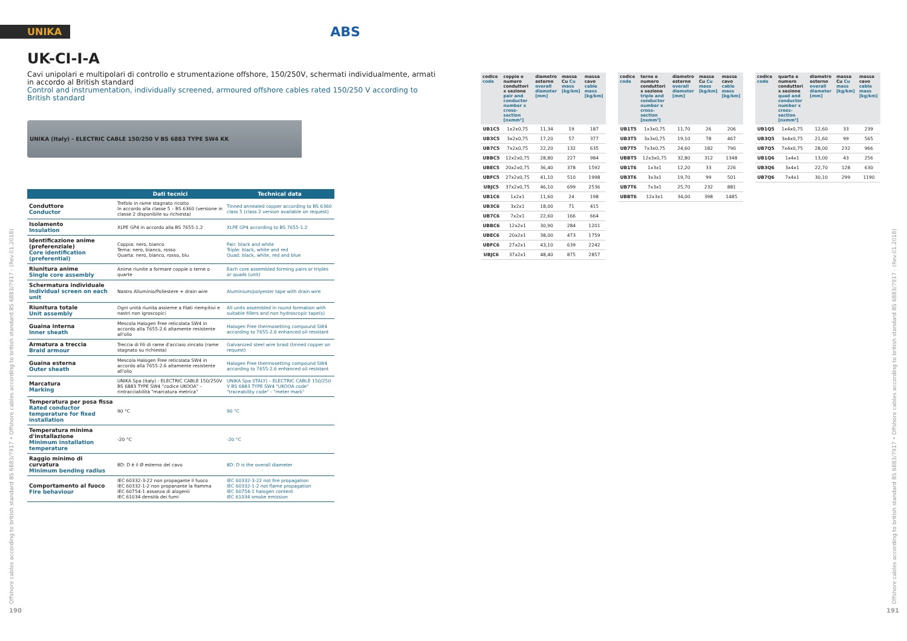UNIKA ABS
UK-CI-I-A
Cavi unipolari e multipolari di controllo e strumentazione offshore, 150/250V, schermati individualmente, armati in accordo al British standard
Control and instrumentation, individually screened, armoured offshore cables rated 150/250 V according to British standard
UNIKA (Italy) - ELECTRIC CABLE 150/250 V BS 6883 TYPE SW4 KK
| | Dati tecnici | Technical data |
| --- | --- | --- |
| Conduttore Conductor | Trefolo in rame stagnato ricotto In accordo alla classe 5 – BS 6360 (versione in classe 2 disponibile su richiesta) | Tinned annealed copper according to BS 6360 class 5 (class 2 version available on request) |
| Isolamento Insulation | XLPE GP4 in accordo alla BS 7655-1.2 | XLPE GP4 according to BS 7655-1.2 |
| Identificazione anime (preferenziale) Core identification (preferential) | Coppia: nero, bianco Terna: nero, bianco, rosso Quarta: nero, bianco, rosso, blu | Pair: black and white Triple: black, white and red Quad: black, white, red and blue |
| Riunitura anime Single core assembly | Anime riunite a formare coppie o terne o quarte | Each core assembled forming pairs or triples or quads (unit) |
| Schermatura individuale Individual screen on each unit | Nastro Alluminio/Poliestere + drain wire | Aluminium/polyester tape with drain wire |
| Riunitura totale Unit assembly | Ogni unità riunita assieme a filati riempitivi e nastri non igroscopici | All units assembled in round formation with suitable fillers and non hydroscopic tape(s) |
| Guaina interna Inner sheath | Mescola Halogen Free reticolata SW4 in accordo alla 7655-2.6 altamente resistente all'olio | Halogen Free thermosetting compound SW4 according to 7655-2.6 enhanced oil resistant |
| Armatura a treccia Braid armour | Treccia di fili di rame d'acciaio zincato (rame stagnato su richiesta) | Galvanized steel wire braid (tinned copper on request) |
| Guaina esterna Outer sheath | Mescola Halogen Free reticolata SW4 in accordo alla 7655-2.6 altamente resistente all'olio | Halogen Free thermosetting compound SW4 according to 7655-2.6 enhanced oil resistant |
| Marcatura Marking | UNIKA Spa (Italy) - ELECTRIC CABLE 150/250V BS 6883 TYPE SW4 "codice UKOOA" – rintracciabilità "marcatura metrica" | UNIKA Spa (ITALY) – ELECTRIC CABLE 150/250 V BS 6883 TYPE SW4 "UKOOA code" "traceability code" - "meter mark" |
| Temperatura per posa fissa Rated conductor temperature for fixed installation | 90 °C | 90 °C |
| Temperatura minima d'installazione Minimum installation temperature | -20 °C | -20 °C |
| Raggio minimo di curvatura Minimum bending radius | 8D: D è il Ø esterno del cavo | 8D: D is the overall diameter |
| Comportamento al fuoco Fire behaviour | IEC 60332-3-22 non propagante il fuoco IEC 60332-1-2 non propanante la fiamma IEC 60754-1 assanza di alogenii IEC 61034 densità dei fumi | IEC 60332-3-22 not fire propagation IEC 60332-1-2 not flame propagation IEC 60754-1 halogen content IEC 61034 smoke emission |
| codice code | coppie e numero conduttori x sezione pair and conductor number x cross-section [nxmm²] | diametro esterno overall diameter [mm] | massa Cu Cu mass [kg/km] | massa cavo cable mass [kg/km] |
| --- | --- | --- | --- | --- |
| UB1C5 | 1x2x0,75 | 11,34 | 19 | 187 |
| UB3C5 | 3x2x0,75 | 17,20 | 57 | 377 |
| UB7C5 | 7x2x0,75 | 22,20 | 132 | 635 |
| UBBC5 | 12x2x0,75 | 28,80 | 227 | 984 |
| UBEC5 | 20x2x0,75 | 36,40 | 378 | 1592 |
| UBFC5 | 27x2x0,75 | 41,10 | 510 | 1998 |
| UBJC5 | 37x2x0,75 | 46,10 | 699 | 2536 |
| UB1C6 | 1x2x1 | 11,60 | 24 | 198 |
| UB3C6 | 3x2x1 | 18,00 | 71 | 415 |
| UB7C6 | 7x2x1 | 22,60 | 166 | 664 |
| UBBC6 | 12x2x1 | 30,90 | 284 | 1201 |
| UBEC6 | 20x2x1 | 38,00 | 473 | 1759 |
| UBFC6 | 27x2x1 | 43,10 | 639 | 2242 |
| UBJC6 | 37x2x1 | 48,40 | 875 | 2857 |
| codice code | terne e numero conduttori x sezione triple and conductor number x cross-section [nxmm²] | diametro esterno overall diameter [mm] | massa Cu Cu mass [kg/km] | massa cavo cable mass [kg/km] |
| --- | --- | --- | --- | --- |
| UB1T5 | 1x3x0,75 | 11,70 | 26 | 206 |
| UB3T5 | 3x3x0,75 | 19,10 | 78 | 467 |
| UB7T5 | 7x3x0,75 | 24,60 | 182 | 790 |
| UBBT5 | 12x3x0,75 | 32,80 | 312 | 1348 |
| UB1T6 | 1x3x1 | 12,20 | 33 | 226 |
| UB3T6 | 3x3x1 | 19,70 | 99 | 501 |
| UB7T6 | 7x3x1 | 25,70 | 232 | 881 |
| UBBT6 | 12x3x1 | 34,00 | 398 | 1485 |
| codice code | quarte e numero conduttori x sezione quad and conductor number x cross-section [nxmm²] | diametro esterno overall diameter [mm] | massa Cu Cu mass [kg/km] | massa cavo cable mass [kg/km] |
| --- | --- | --- | --- | --- |
| UB1Q5 | 1x4x0,75 | 12,60 | 33 | 239 |
| UB3Q5 | 3x4x0,75 | 21,60 | 99 | 565 |
| UB7Q5 | 7x4x0,75 | 28,00 | 232 | 966 |
| UB1Q6 | 1x4x1 | 13,00 | 43 | 256 |
| UB3Q6 | 3x4x1 | 22,70 | 128 | 630 |
| UB7Q6 | 7x4x1 | 30,10 | 299 | 1190 |
Offshore cables according to british standard BS 6883/7917 • Offshore cables according to british standard BS 6883/7917 - (Rev.01.2018)
Offshore cables according to british standard BS 6883/7917 • Offshore cables according to british standard BS 6883/7917 - (Rev.01.2018)
190 191